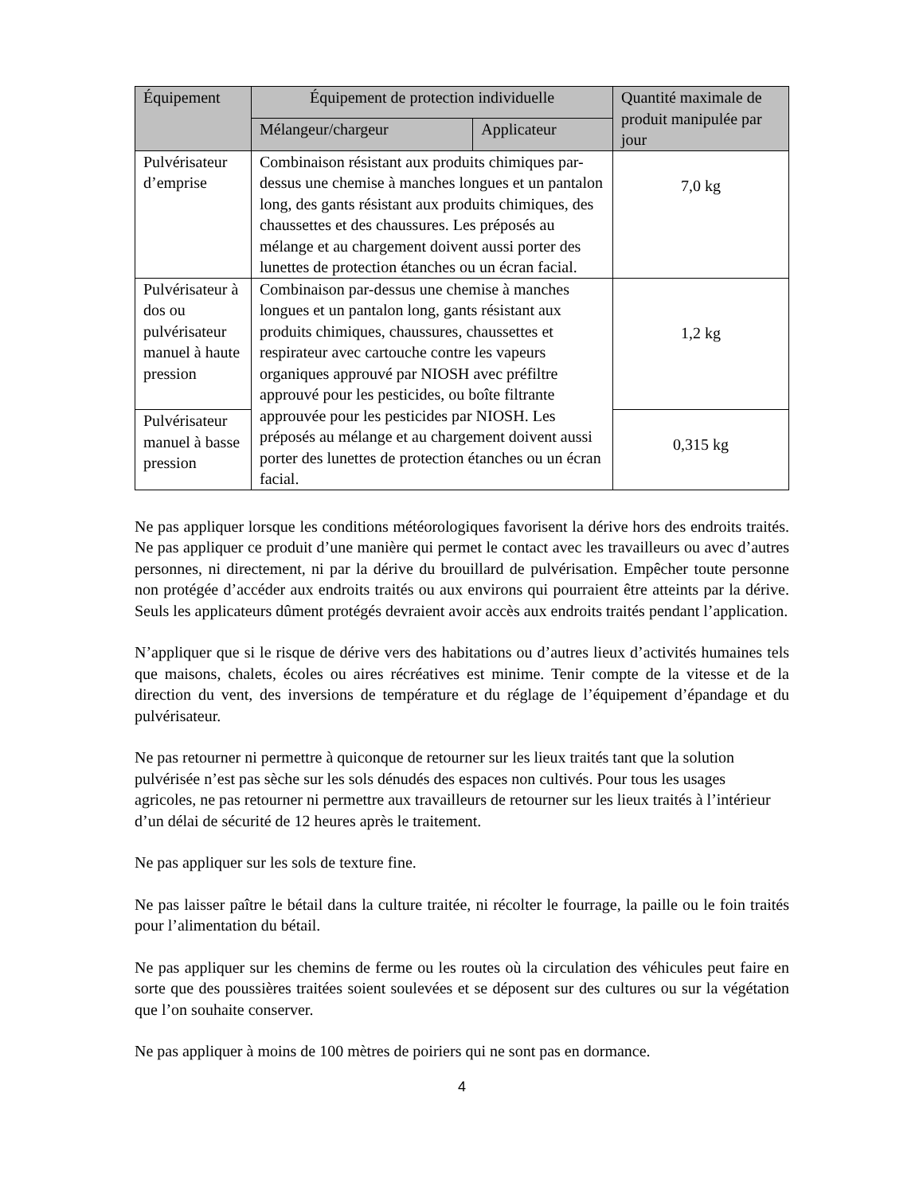| Équipement | Équipement de protection individuelle | | Quantité maximale de produit manipulée par jour |
| --- | --- | --- | --- |
| | Mélangeur/chargeur | Applicateur | |
| Pulvérisateur d’emprise | Combinaison résistant aux produits chimiques par-dessus une chemise à manches longues et un pantalon long, des gants résistant aux produits chimiques, des chaussettes et des chaussures. Les préposés au mélange et au chargement doivent aussi porter des lunettes de protection étanches ou un écran facial. | | 7,0 kg |
| Pulvérisateur à dos ou pulvérisateur manuel à haute pression | Combinaison par-dessus une chemise à manches longues et un pantalon long, gants résistant aux produits chimiques, chaussures, chaussettes et respirateur avec cartouche contre les vapeurs organiques approuvé par NIOSH avec préfiltre approuvé pour les pesticides, ou boîte filtrante approuvée pour les pesticides par NIOSH. Les préposés au mélange et au chargement doivent aussi porter des lunettes de protection étanches ou un écran facial. | | 1,2 kg |
| Pulvérisateur manuel à basse pression | | | 0,315 kg |
Ne pas appliquer lorsque les conditions météorologiques favorisent la dérive hors des endroits traités. Ne pas appliquer ce produit d’une manière qui permet le contact avec les travailleurs ou avec d’autres personnes, ni directement, ni par la dérive du brouillard de pulvérisation. Empêcher toute personne non protégée d’accéder aux endroits traités ou aux environs qui pourraient être atteints par la dérive. Seuls les applicateurs dûment protégés devraient avoir accès aux endroits traités pendant l’application.
N’appliquer que si le risque de dérive vers des habitations ou d’autres lieux d’activités humaines tels que maisons, chalets, écoles ou aires récréatives est minime. Tenir compte de la vitesse et de la direction du vent, des inversions de température et du réglage de l’équipement d’épandage et du pulvérisateur.
Ne pas retourner ni permettre à quiconque de retourner sur les lieux traités tant que la solution pulvérisée n’est pas sèche sur les sols dénudés des espaces non cultivés. Pour tous les usages agricoles, ne pas retourner ni permettre aux travailleurs de retourner sur les lieux traités à l’intérieur d’un délai de sécurité de 12 heures après le traitement.
Ne pas appliquer sur les sols de texture fine.
Ne pas laisser paître le bétail dans la culture traitée, ni récolter le fourrage, la paille ou le foin traités pour l’alimentation du bétail.
Ne pas appliquer sur les chemins de ferme ou les routes où la circulation des véhicules peut faire en sorte que des poussières traitées soient soulevées et se déposent sur des cultures ou sur la végétation que l’on souhaite conserver.
Ne pas appliquer à moins de 100 mètres de poiriers qui ne sont pas en dormance.
4